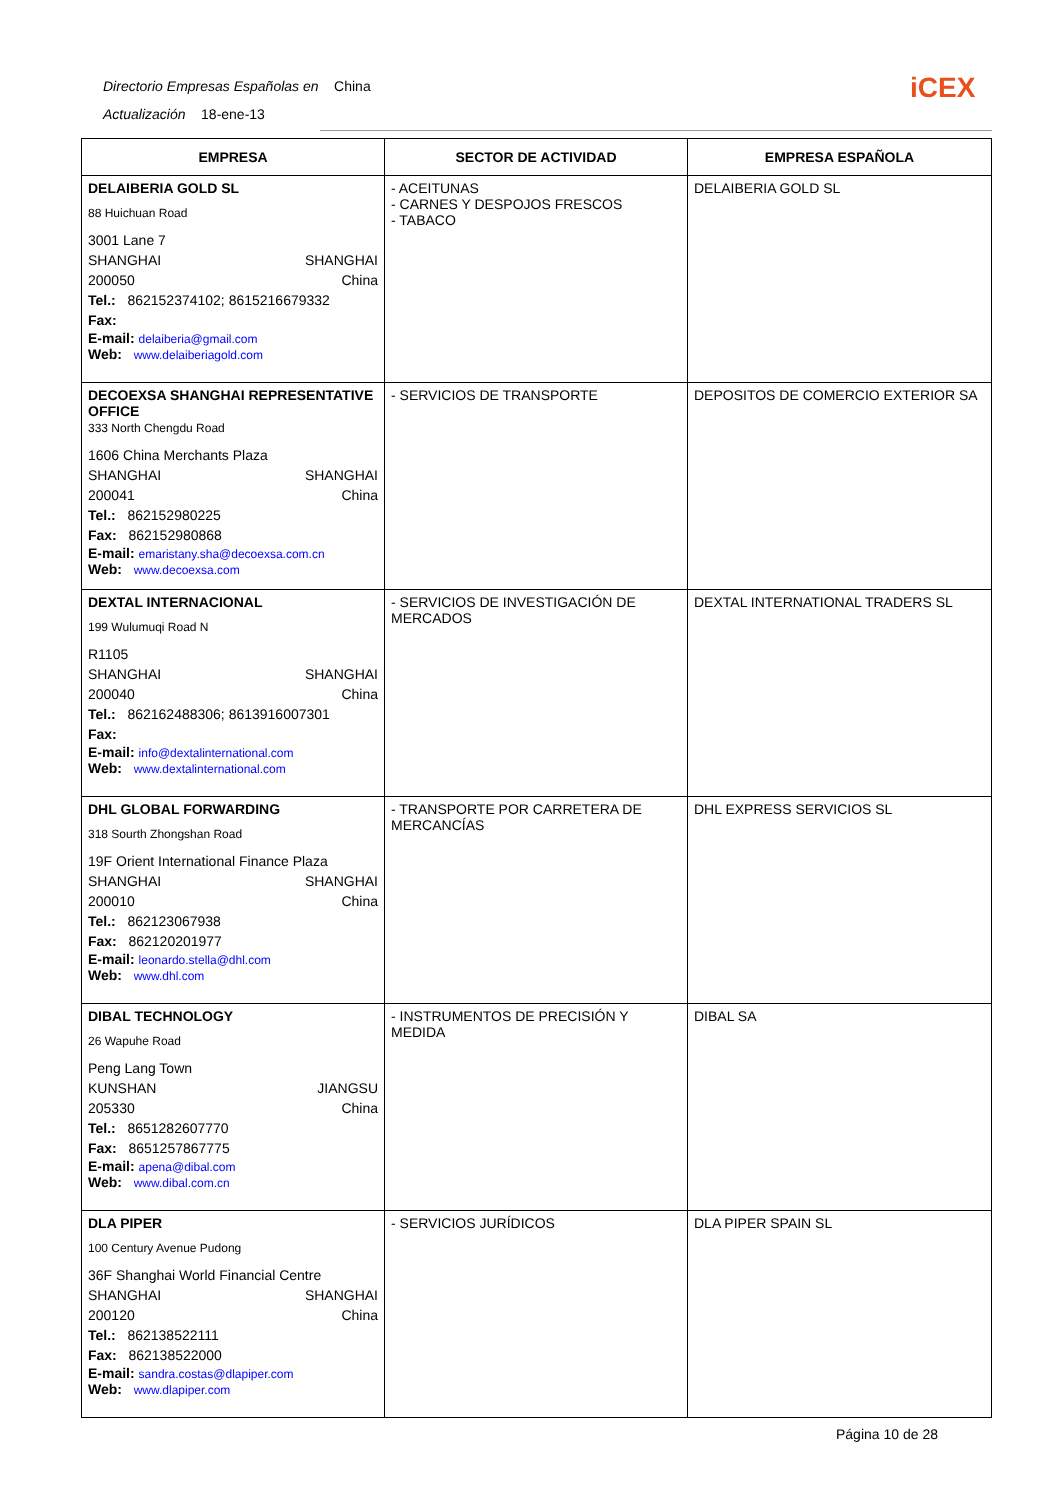Directorio Empresas Españolas en China
Actualización 18-ene-13
iCEX
| EMPRESA | SECTOR DE ACTIVIDAD | EMPRESA ESPAÑOLA |
| --- | --- | --- |
| DELAIBERIA GOLD SL 88 Huichuan Road 3001 Lane 7 SHANGHAI SHANGHAI 200050 China Tel.: 862152374102; 8615216679332 Fax: E-mail: delaiberia@gmail.com Web: www.delaiberiagold.com | - ACEITUNAS - CARNES Y DESPOJOS FRESCOS - TABACO | DELAIBERIA GOLD SL |
| DECOEXSA SHANGHAI REPRESENTATIVE OFFICE 333 North Chengdu Road 1606 China Merchants Plaza SHANGHAI SHANGHAI 200041 China Tel.: 862152980225 Fax: 862152980868 E-mail: emaristany.sha@decoexsa.com.cn Web: www.decoexsa.com | - SERVICIOS DE TRANSPORTE | DEPOSITOS DE COMERCIO EXTERIOR SA |
| DEXTAL INTERNACIONAL 199 Wulumuqi Road N R1105 SHANGHAI SHANGHAI 200040 China Tel.: 862162488306; 8613916007301 Fax: E-mail: info@dextalinternational.com Web: www.dextalinternational.com | - SERVICIOS DE INVESTIGACIÓN DE MERCADOS | DEXTAL INTERNATIONAL TRADERS SL |
| DHL GLOBAL FORWARDING 318 Sourth Zhongshan Road 19F Orient International Finance Plaza SHANGHAI SHANGHAI 200010 China Tel.: 862123067938 Fax: 862120201977 E-mail: leonardo.stella@dhl.com Web: www.dhl.com | - TRANSPORTE POR CARRETERA DE MERCANCÍAS | DHL EXPRESS SERVICIOS SL |
| DIBAL TECHNOLOGY 26 Wapuhe Road Peng Lang Town KUNSHAN JIANGSU 205330 China Tel.: 8651282607770 Fax: 8651257867775 E-mail: apena@dibal.com Web: www.dibal.com.cn | - INSTRUMENTOS DE PRECISIÓN Y MEDIDA | DIBAL SA |
| DLA PIPER 100 Century Avenue Pudong 36F Shanghai World Financial Centre SHANGHAI SHANGHAI 200120 China Tel.: 862138522111 Fax: 862138522000 E-mail: sandra.costas@dlapiper.com Web: www.dlapiper.com | - SERVICIOS JURÍDICOS | DLA PIPER SPAIN SL |
Página 10 de 28